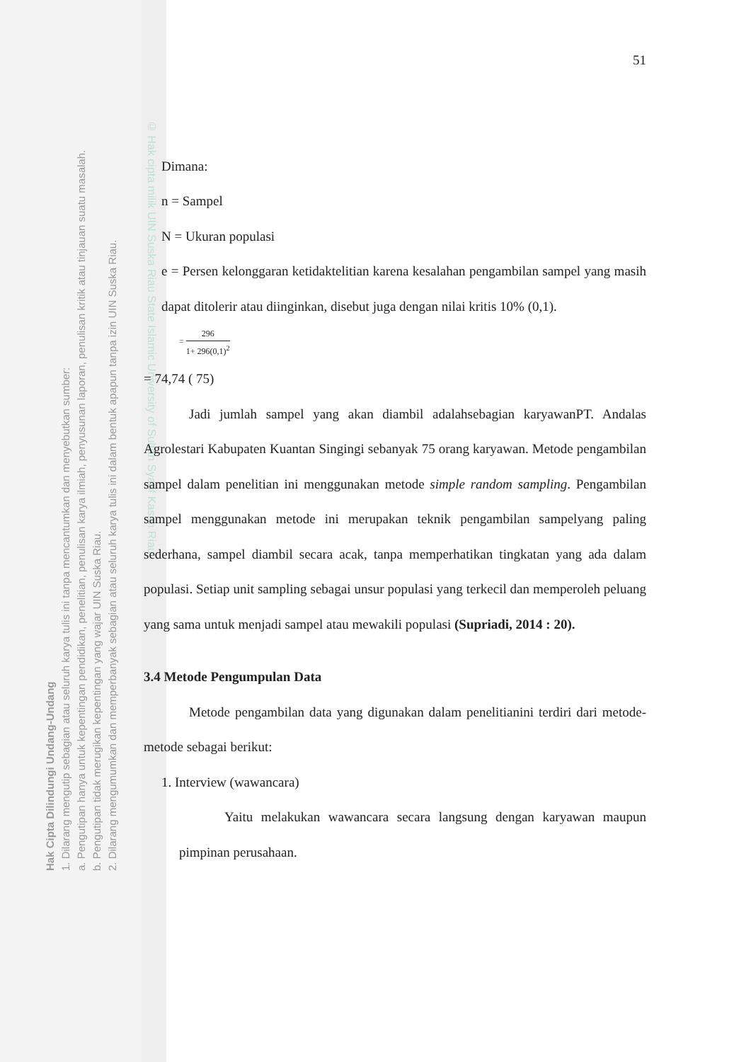© Hak cipta milik UIN Suska Riau State Islamic University of Sultan Syarif Kasim Riau
Hak Cipta Dilindungi Undang-Undang
1. Dilarang mengutip sebagian atau seluruh karya tulis ini tanpa mencantumkan dan menyebutkan sumber:
a. Pengutipan hanya untuk kepentingan pendidikan, penelitian, penulisan karya ilmiah, penyusunan laporan, penulisan kritik atau tinjauan suatu masalah.
b. Pengutipan tidak merugikan kepentingan yang wajar UIN Suska Riau.
2. Dilarang mengumumkan dan memperbanyak sebagian atau seluruh karya tulis ini dalam bentuk apapun tanpa izin UIN Suska Riau.
51
Dimana:
n = Sampel
N = Ukuran populasi
e = Persen kelonggaran ketidaktelitian karena kesalahan pengambilan sampel yang masih dapat ditolerir atau diinginkan, disebut juga dengan nilai kritis 10% (0,1).
= 296 1+ 296(0,1)<sup>2</sup>
= 74,74 ( 75)
Jadi jumlah sampel yang akan diambil adalahsebagian karyawanPT. Andalas Agrolestari Kabupaten Kuantan Singingi sebanyak 75 orang karyawan. Metode pengambilan sampel dalam penelitian ini menggunakan metode simple random sampling. Pengambilan sampel menggunakan metode ini merupakan teknik pengambilan sampelyang paling sederhana, sampel diambil secara acak, tanpa memperhatikan tingkatan yang ada dalam populasi. Setiap unit sampling sebagai unsur populasi yang terkecil dan memperoleh peluang yang sama untuk menjadi sampel atau mewakili populasi (Supriadi, 2014 : 20).
3.4 Metode Pengumpulan Data
Metode pengambilan data yang digunakan dalam penelitianini terdiri dari metode-metode sebagai berikut:
1. Interview (wawancara)
Yaitu melakukan wawancara secara langsung dengan karyawan maupun pimpinan perusahaan.